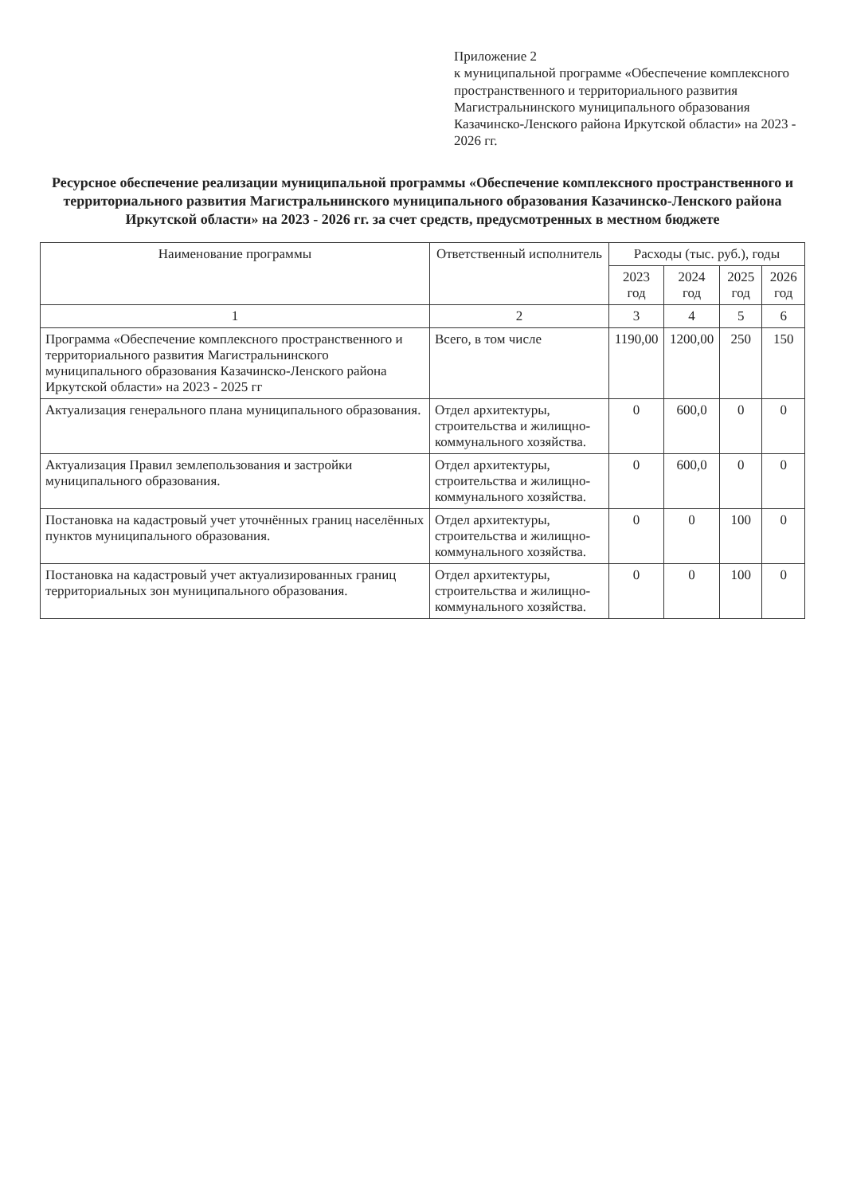Приложение 2
к муниципальной программе «Обеспечение комплексного пространственного и территориального развития Магистральнинского муниципального образования Казачинско-Ленского района Иркутской области» на 2023 - 2026 гг.
Ресурсное обеспечение реализации муниципальной программы «Обеспечение комплексного пространственного и территориального развития Магистральнинского муниципального образования Казачинско-Ленского района Иркутской области» на 2023 - 2026 гг. за счет средств, предусмотренных в местном бюджете
| Наименование программы | Ответственный исполнитель | Расходы (тыс. руб.), годы | | | |
| --- | --- | --- | --- | --- | --- |
| | | 2023 год | 2024 год | 2025 год | 2026 год |
| 1 | 2 | 3 | 4 | 5 | 6 |
| Программа «Обеспечение комплексного пространственного и территориального развития Магистральнинского муниципального образования Казачинско-Ленского района Иркутской области» на 2023 - 2025 гг | Всего, в том числе | 1190,00 | 1200,00 | 250 | 150 |
| Актуализация генерального плана муниципального образования. | Отдел архитектуры, строительства и жилищно-коммунального хозяйства. | 0 | 600,0 | 0 | 0 |
| Актуализация Правил землепользования и застройки муниципального образования. | Отдел архитектуры, строительства и жилищно-коммунального хозяйства. | 0 | 600,0 | 0 | 0 |
| Постановка на кадастровый учет уточнённых границ населённых пунктов муниципального образования. | Отдел архитектуры, строительства и жилищно-коммунального хозяйства. | 0 | 0 | 100 | 0 |
| Постановка на кадастровый учет актуализированных границ территориальных зон муниципального образования. | Отдел архитектуры, строительства и жилищно-коммунального хозяйства. | 0 | 0 | 100 | 0 |